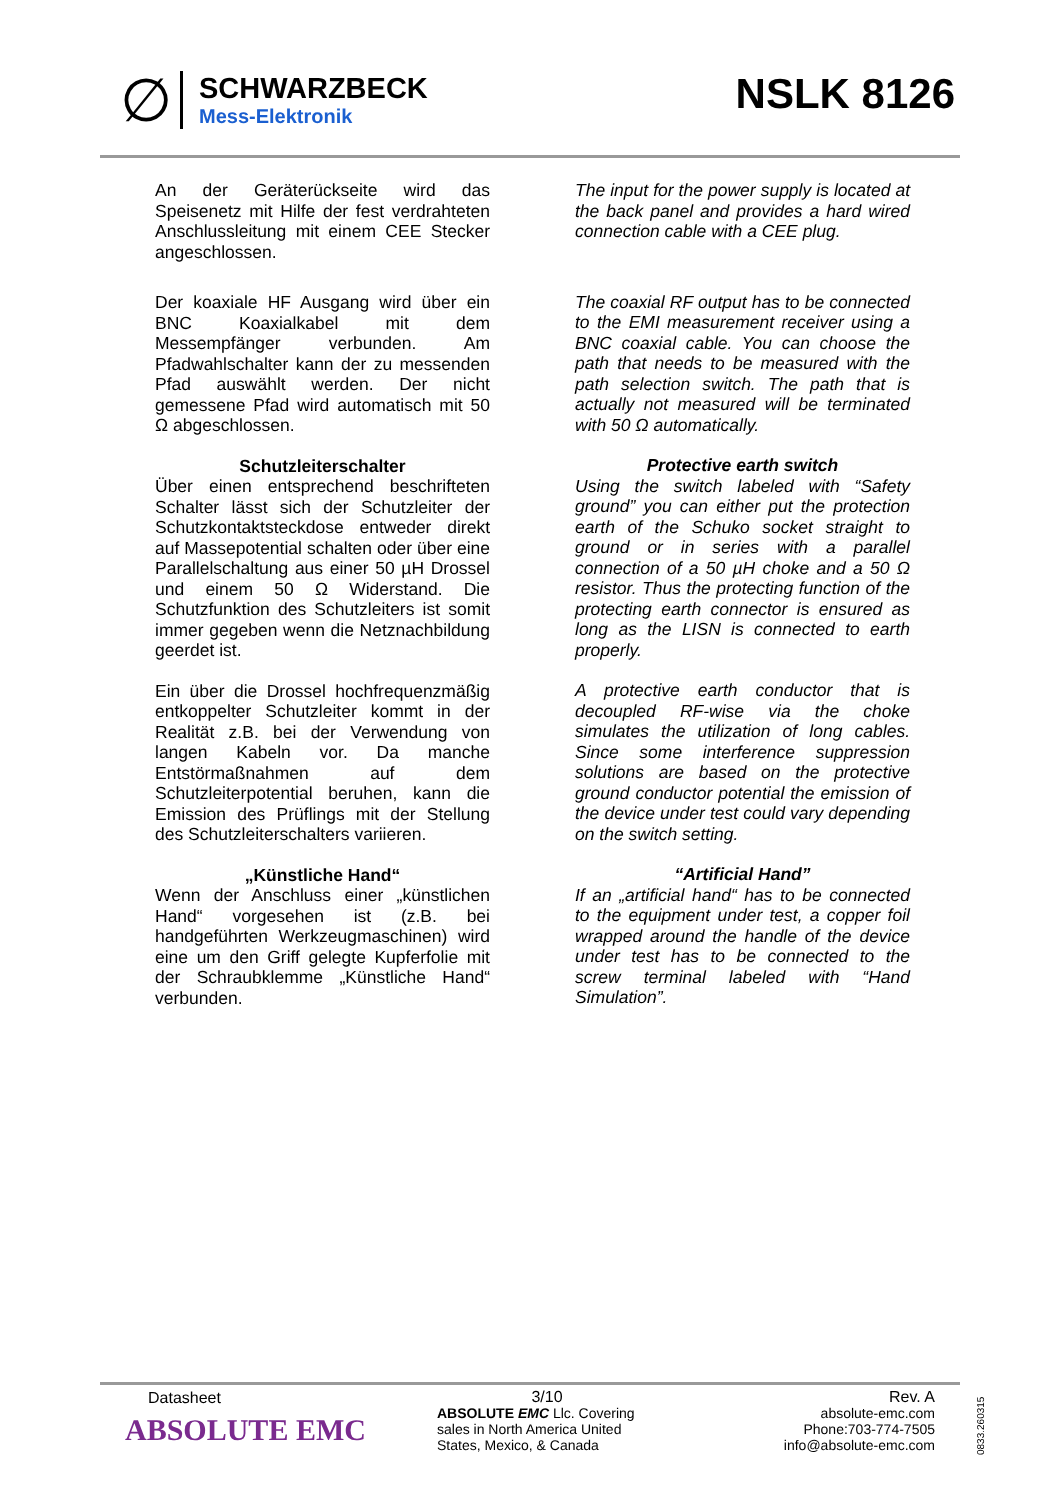∅
SCHWARZBECK
Mess-Elektronik
NSLK 8126
An der Geräterückseite wird das Speisenetz mit Hilfe der fest verdrahteten Anschlussleitung mit einem CEE Stecker angeschlossen.
Der koaxiale HF Ausgang wird über ein BNC Koaxialkabel mit dem Messempfänger verbunden. Am Pfadwahlschalter kann der zu messenden Pfad auswählt werden. Der nicht gemessene Pfad wird automatisch mit 50 Ω abgeschlossen.
Schutzleiterschalter
Über einen entsprechend beschrifteten Schalter lässt sich der Schutzleiter der Schutzkontaktsteckdose entweder direkt auf Massepotential schalten oder über eine Parallelschaltung aus einer 50 µH Drossel und einem 50 Ω Widerstand. Die Schutzfunktion des Schutzleiters ist somit immer gegeben wenn die Netznachbildung geerdet ist.
Ein über die Drossel hochfrequenzmäßig entkoppelter Schutzleiter kommt in der Realität z.B. bei der Verwendung von langen Kabeln vor. Da manche Entstörmaßnahmen auf dem Schutzleiterpotential beruhen, kann die Emission des Prüflings mit der Stellung des Schutzleiterschalters variieren.
„Künstliche Hand“
Wenn der Anschluss einer „künstlichen Hand“ vorgesehen ist (z.B. bei handgeführten Werkzeugmaschinen) wird eine um den Griff gelegte Kupferfolie mit der Schraubklemme „Künstliche Hand“ verbunden.
The input for the power supply is located at the back panel and provides a hard wired connection cable with a CEE plug.
The coaxial RF output has to be connected to the EMI measurement receiver using a BNC coaxial cable. You can choose the path that needs to be measured with the path selection switch. The path that is actually not measured will be terminated with 50 Ω automatically.
Protective earth switch
Using the switch labeled with “Safety ground” you can either put the protection earth of the Schuko socket straight to ground or in series with a parallel connection of a 50 µH choke and a 50 Ω resistor. Thus the protecting function of the protecting earth connector is ensured as long as the LISN is connected to earth properly.
A protective earth conductor that is decoupled RF-wise via the choke simulates the utilization of long cables. Since some interference suppression solutions are based on the protective ground conductor potential the emission of the device under test could vary depending on the switch setting.
“Artificial Hand”
If an „artificial hand“ has to be connected to the equipment under test, a copper foil wrapped around the handle of the device under test has to be connected to the screw terminal labeled with “Hand Simulation”.
Datasheet
ABSOLUTE EMC
3/10
ABSOLUTE EMC Llc. Covering sales in North America United States, Mexico, & Canada
Rev. A
absolute-emc.com
Phone:703-774-7505
info@absolute-emc.com
0833.260315